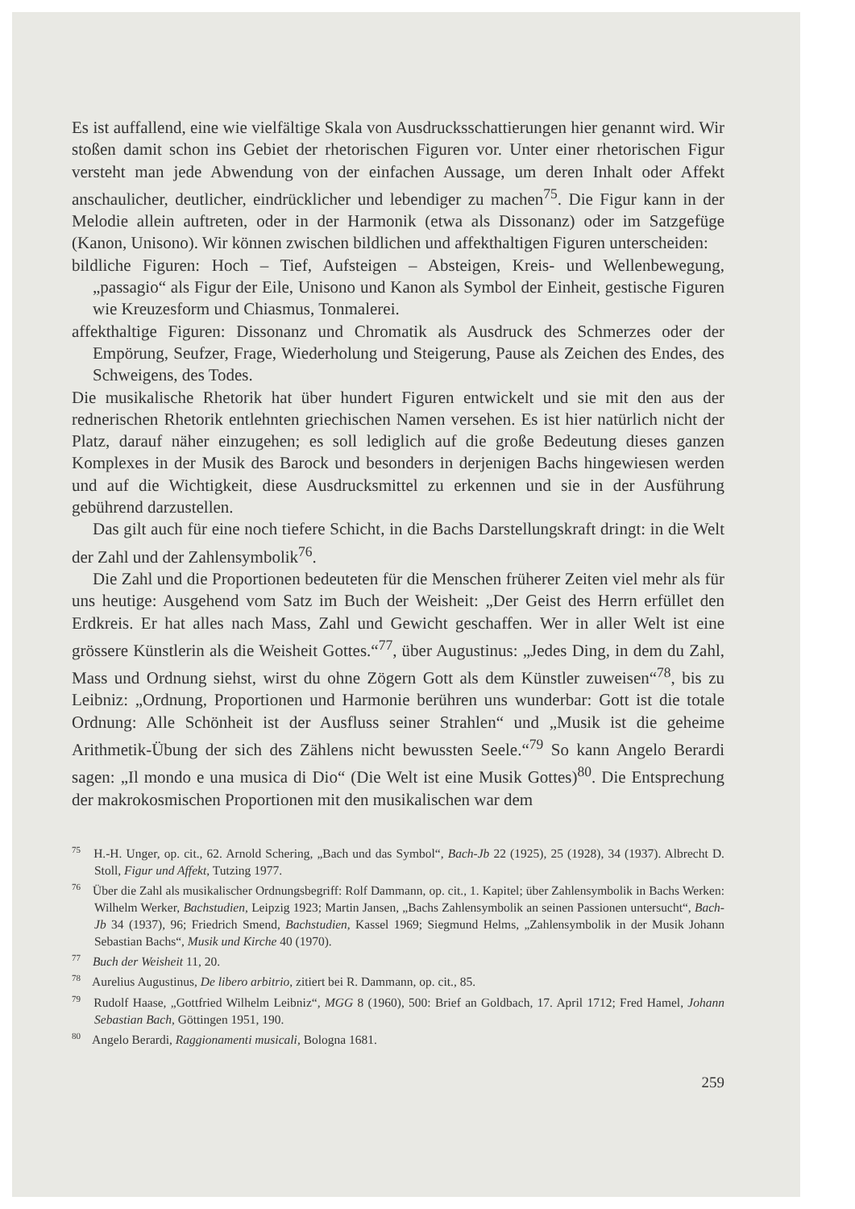Es ist auffallend, eine wie vielfältige Skala von Ausdrucksschattierungen hier genannt wird. Wir stoßen damit schon ins Gebiet der rhetorischen Figuren vor. Unter einer rhetorischen Figur versteht man jede Abwendung von der einfachen Aussage, um deren Inhalt oder Affekt anschaulicher, deutlicher, eindrücklicher und lebendiger zu machen<sup>75</sup>. Die Figur kann in der Melodie allein auftreten, oder in der Harmonik (etwa als Dissonanz) oder im Satzgefüge (Kanon, Unisono). Wir können zwischen bildlichen und affekthaltigen Figuren unterscheiden:
bildliche Figuren: Hoch – Tief, Aufsteigen – Absteigen, Kreis- und Wellenbewegung, „passagio“ als Figur der Eile, Unisono und Kanon als Symbol der Einheit, gestische Figuren wie Kreuzesform und Chiasmus, Tonmalerei.
affekthaltige Figuren: Dissonanz und Chromatik als Ausdruck des Schmerzes oder der Empörung, Seufzer, Frage, Wiederholung und Steigerung, Pause als Zeichen des Endes, des Schweigens, des Todes.
Die musikalische Rhetorik hat über hundert Figuren entwickelt und sie mit den aus der rednerischen Rhetorik entlehnten griechischen Namen versehen. Es ist hier natürlich nicht der Platz, darauf näher einzugehen; es soll lediglich auf die große Bedeutung dieses ganzen Komplexes in der Musik des Barock und besonders in derjenigen Bachs hingewiesen werden und auf die Wichtigkeit, diese Ausdrucksmittel zu erkennen und sie in der Ausführung gebührend darzustellen.
Das gilt auch für eine noch tiefere Schicht, in die Bachs Darstellungskraft dringt: in die Welt der Zahl und der Zahlensymbolik<sup>76</sup>.
Die Zahl und die Proportionen bedeuteten für die Menschen früherer Zeiten viel mehr als für uns heutige: Ausgehend vom Satz im Buch der Weisheit: „Der Geist des Herrn erfüllet den Erdkreis. Er hat alles nach Mass, Zahl und Gewicht geschaffen. Wer in aller Welt ist eine grössere Künstlerin als die Weisheit Gottes.“<sup>77</sup>, über Augustinus: „Jedes Ding, in dem du Zahl, Mass und Ordnung siehst, wirst du ohne Zögern Gott als dem Künstler zuweisen“<sup>78</sup>, bis zu Leibniz: „Ordnung, Proportionen und Harmonie berühren uns wunderbar: Gott ist die totale Ordnung: Alle Schönheit ist der Ausfluss seiner Strahlen“ und „Musik ist die geheime Arithmetik-Übung der sich des Zählens nicht bewussten Seele.“<sup>79</sup> So kann Angelo Berardi sagen: „Il mondo e una musica di Dio“ (Die Welt ist eine Musik Gottes)<sup>80</sup>. Die Entsprechung der makrokosmischen Proportionen mit den musikalischen war dem
<sup>75</sup> H.-H. Unger, op. cit., 62. Arnold Schering, „Bach und das Symbol“, Bach-Jb 22 (1925), 25 (1928), 34 (1937). Albrecht D. Stoll, Figur und Affekt, Tutzing 1977.
<sup>76</sup> Über die Zahl als musikalischer Ordnungsbegriff: Rolf Dammann, op. cit., 1. Kapitel; über Zahlensymbolik in Bachs Werken: Wilhelm Werker, Bachstudien, Leipzig 1923; Martin Jansen, „Bachs Zahlensymbolik an seinen Passionen untersucht“, Bach-Jb 34 (1937), 96; Friedrich Smend, Bachstudien, Kassel 1969; Siegmund Helms, „Zahlensymbolik in der Musik Johann Sebastian Bachs“, Musik und Kirche 40 (1970).
<sup>77</sup> Buch der Weisheit 11, 20.
<sup>78</sup> Aurelius Augustinus, De libero arbitrio, zitiert bei R. Dammann, op. cit., 85.
<sup>79</sup> Rudolf Haase, „Gottfried Wilhelm Leibniz“, MGG 8 (1960), 500: Brief an Goldbach, 17. April 1712; Fred Hamel, Johann Sebastian Bach, Göttingen 1951, 190.
<sup>80</sup> Angelo Berardi, Raggionamenti musicali, Bologna 1681.
259